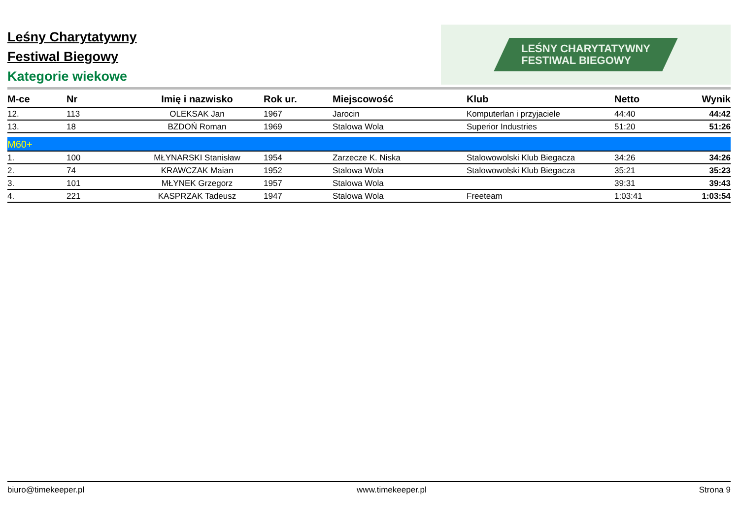Leśny Charytatywny
Festiwal Biegowy
Kategorie wiekowe
LEŚNY CHARYTATYWNY
FESTIWAL BIEGOWY
| M-ce | Nr | Imię i nazwisko | Rok ur. | Miejscowość | Klub | Netto | Wynik |
| --- | --- | --- | --- | --- | --- | --- | --- |
| 12. | 113 | OLEKSAK Jan | 1967 | Jarocin | Komputerlan i przyjaciele | 44:40 | 44:42 |
| 13. | 18 | BZDOŃ Roman | 1969 | Stalowa Wola | Superior Industries | 51:20 | 51:26 |
| M60+ | | | | | | | |
| 1. | 100 | MŁYNARSKI Stanisław | 1954 | Zarzecze K. Niska | Stalowowolski Klub Biegacza | 34:26 | 34:26 |
| 2. | 74 | KRAWCZAK Maian | 1952 | Stalowa Wola | Stalowowolski Klub Biegacza | 35:21 | 35:23 |
| 3. | 101 | MŁYNEK Grzegorz | 1957 | Stalowa Wola | | 39:31 | 39:43 |
| 4. | 221 | KASPRZAK Tadeusz | 1947 | Stalowa Wola | Freeteam | 1:03:41 | 1:03:54 |
biuro@timekeeper.pl www.timekeeper.pl Strona 9